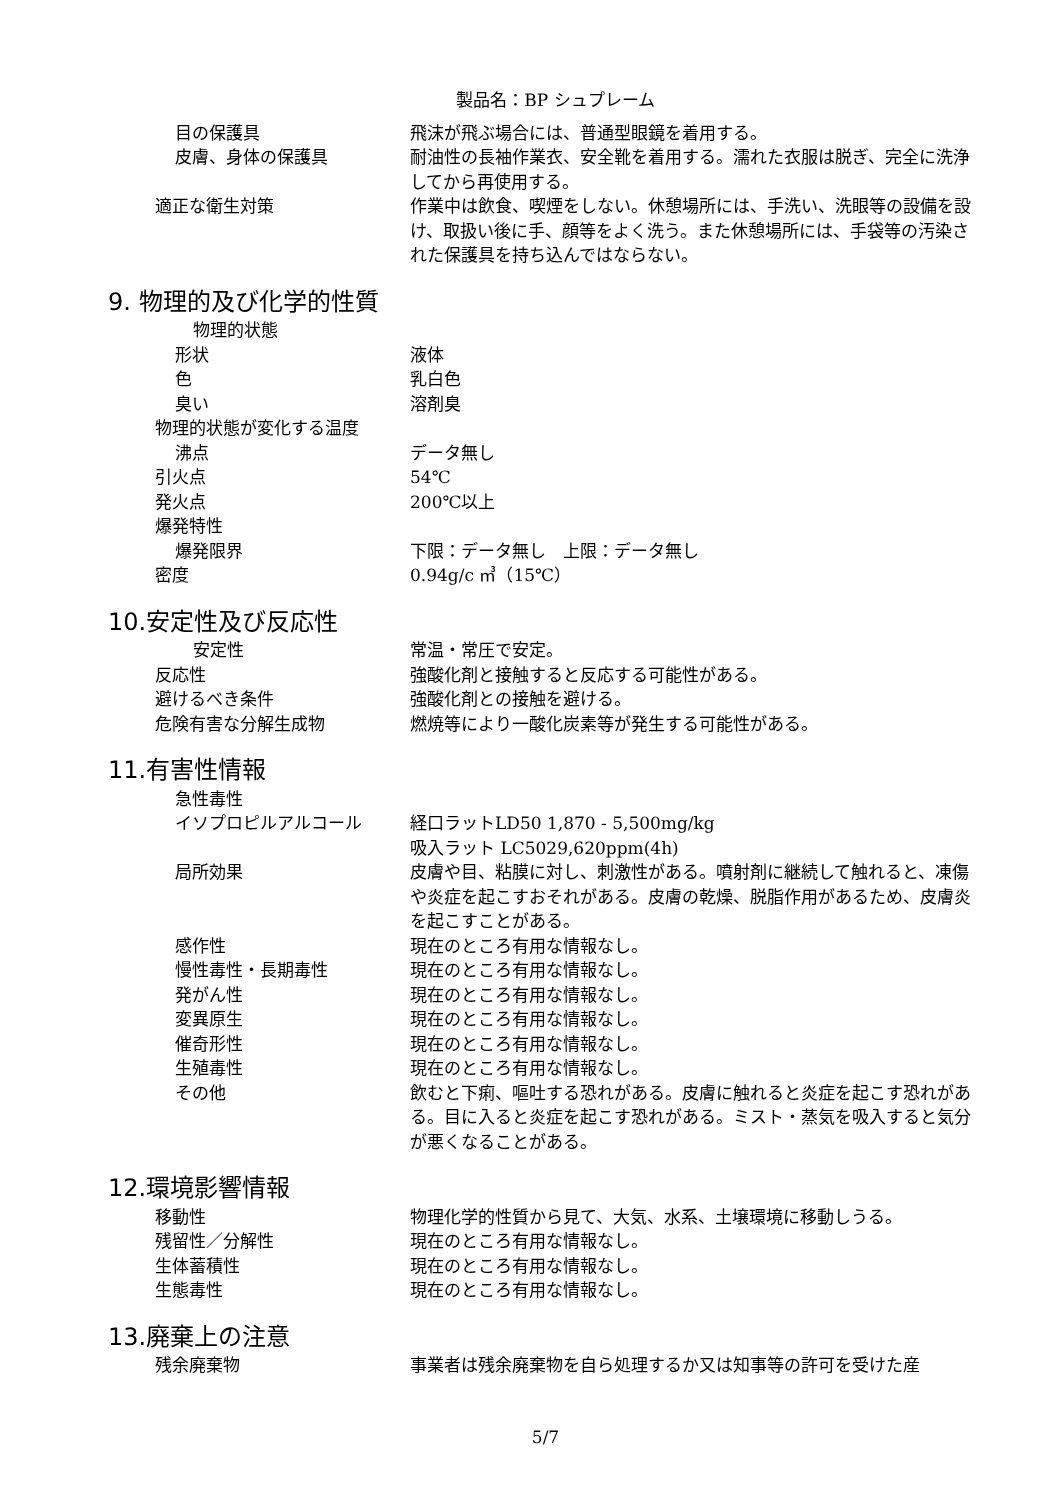製品名：BP シュプレーム
目の保護具 飛沫が飛ぶ場合には、普通型眼鏡を着用する。
皮膚、身体の保護具 耐油性の長袖作業衣、安全靴を着用する。濡れた衣服は脱ぎ、完全に洗浄してから再使用する。
適正な衛生対策 作業中は飲食、喫煙をしない。休憩場所には、手洗い、洗眼等の設備を設け、取扱い後に手、顔等をよく洗う。また休憩場所には、手袋等の汚染された保護具を持ち込んではならない。
9. 物理的及び化学的性質
物理的状態
形状 液体
色 乳白色
臭い 溶剤臭
物理的状態が変化する温度
沸点 データ無し
引火点 54℃
発火点 200℃以上
爆発特性
爆発限界 下限：データ無し　上限：データ無し
密度 0.94g/c ㎥（15℃）
10.安定性及び反応性
安定性 常温・常圧で安定。
反応性 強酸化剤と接触すると反応する可能性がある。
避けるべき条件 強酸化剤との接触を避ける。
危険有害な分解生成物 燃焼等により一酸化炭素等が発生する可能性がある。
11.有害性情報
急性毒性
イソプロピルアルコール 経口ラットLD50 1,870 - 5,500mg/kg
吸入ラット LC5029,620ppm(4h)
局所効果 皮膚や目、粘膜に対し、刺激性がある。噴射剤に継続して触れると、凍傷や炎症を起こすおそれがある。皮膚の乾燥、脱脂作用があるため、皮膚炎を起こすことがある。
感作性 現在のところ有用な情報なし。
慢性毒性・長期毒性 現在のところ有用な情報なし。
発がん性 現在のところ有用な情報なし。
変異原生 現在のところ有用な情報なし。
催奇形性 現在のところ有用な情報なし。
生殖毒性 現在のところ有用な情報なし。
その他 飲むと下痢、嘔吐する恐れがある。皮膚に触れると炎症を起こす恐れがある。目に入ると炎症を起こす恐れがある。ミスト・蒸気を吸入すると気分が悪くなることがある。
12.環境影響情報
移動性 物理化学的性質から見て、大気、水系、土壌環境に移動しうる。
残留性／分解性 現在のところ有用な情報なし。
生体蓄積性 現在のところ有用な情報なし。
生態毒性 現在のところ有用な情報なし。
13.廃棄上の注意
残余廃棄物 事業者は残余廃棄物を自ら処理するか又は知事等の許可を受けた産
5/7